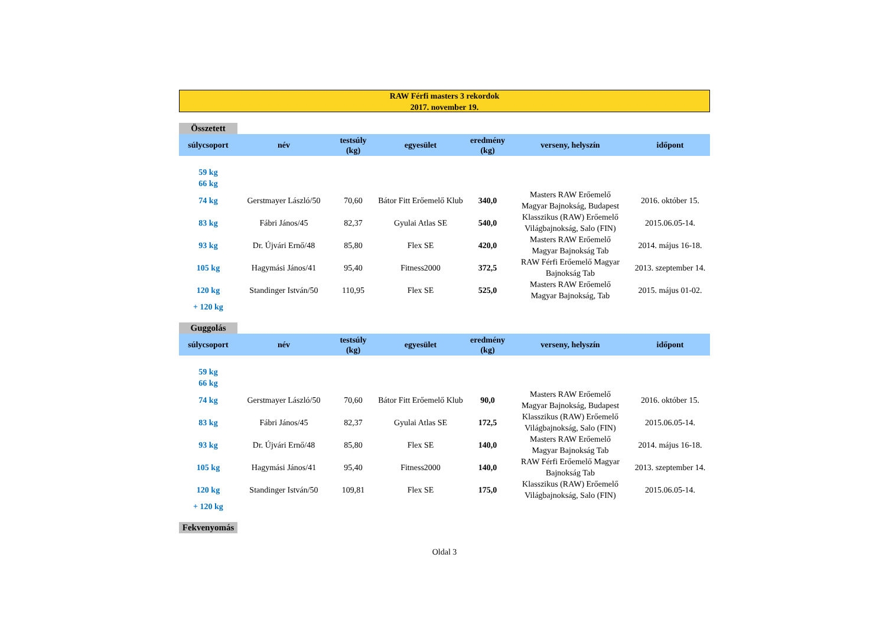RAW Férfi masters 3 rekordok
2017. november 19.
Összetett
| súlycsoport | név | testsúly (kg) | egyesület | eredmény (kg) | verseny, helyszín | időpont |
| --- | --- | --- | --- | --- | --- | --- |
| 59 kg | | | | | | |
| 66 kg | | | | | | |
| 74 kg | Gerstmayer László/50 | 70,60 | Bátor Fitt Erőemelő Klub | 340,0 | Masters RAW Erőemelő Magyar Bajnokság, Budapest | 2016. október 15. |
| 83 kg | Fábri János/45 | 82,37 | Gyulai Atlas SE | 540,0 | Klasszikus (RAW) Erőemelő Világbajnokság, Salo (FIN) | 2015.06.05-14. |
| 93 kg | Dr. Újvári Ernő/48 | 85,80 | Flex SE | 420,0 | Masters RAW Erőemelő Magyar Bajnokság Tab | 2014. május 16-18. |
| 105 kg | Hagymási János/41 | 95,40 | Fitness2000 | 372,5 | RAW Férfi Erőemelő Magyar Bajnokság Tab | 2013. szeptember 14. |
| 120 kg | Standinger István/50 | 110,95 | Flex SE | 525,0 | Masters RAW Erőemelő Magyar Bajnokság, Tab | 2015. május 01-02. |
| + 120 kg | | | | | | |
Guggolás
| súlycsoport | név | testsúly (kg) | egyesület | eredmény (kg) | verseny, helyszín | időpont |
| --- | --- | --- | --- | --- | --- | --- |
| 59 kg | | | | | | |
| 66 kg | | | | | | |
| 74 kg | Gerstmayer László/50 | 70,60 | Bátor Fitt Erőemelő Klub | 90,0 | Masters RAW Erőemelő Magyar Bajnokság, Budapest | 2016. október 15. |
| 83 kg | Fábri János/45 | 82,37 | Gyulai Atlas SE | 172,5 | Klasszikus (RAW) Erőemelő Világbajnokság, Salo (FIN) | 2015.06.05-14. |
| 93 kg | Dr. Újvári Ernő/48 | 85,80 | Flex SE | 140,0 | Masters RAW Erőemelő Magyar Bajnokság Tab | 2014. május 16-18. |
| 105 kg | Hagymási János/41 | 95,40 | Fitness2000 | 140,0 | RAW Férfi Erőemelő Magyar Bajnokság Tab | 2013. szeptember 14. |
| 120 kg | Standinger István/50 | 109,81 | Flex SE | 175,0 | Klasszikus (RAW) Erőemelő Világbajnokság, Salo (FIN) | 2015.06.05-14. |
| + 120 kg | | | | | | |
Fekvenyomás
Oldal 3